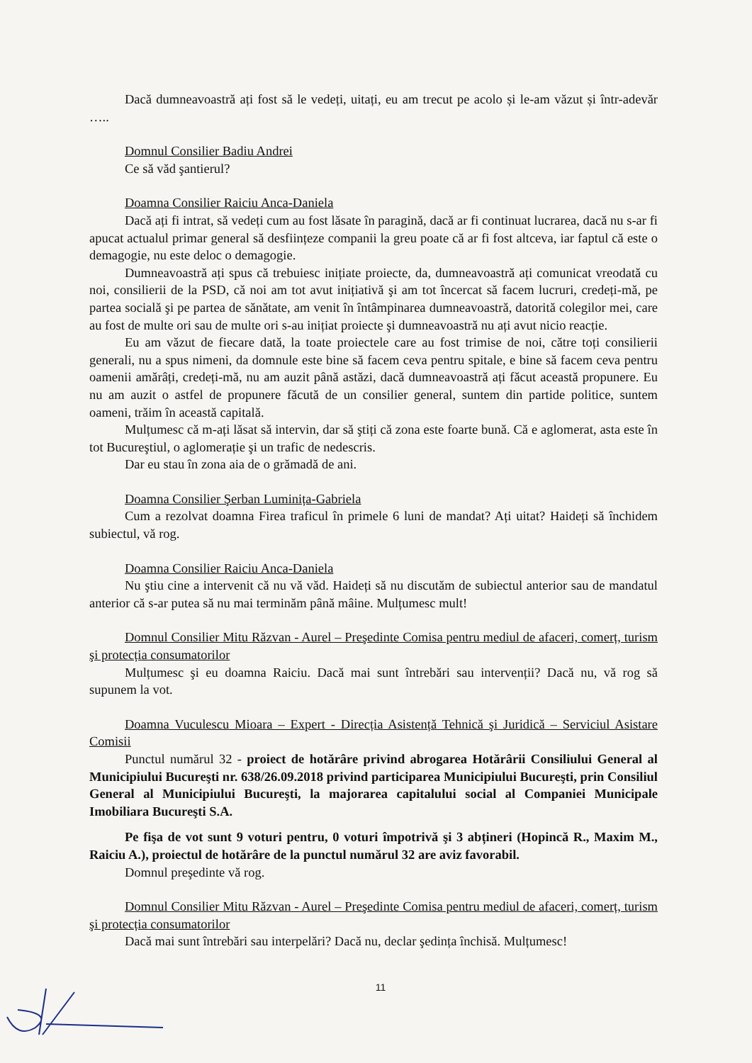Dacă dumneavoastră ați fost să le vedeți, uitați, eu am trecut pe acolo și le-am văzut și într-adevăr …..
Domnul Consilier Badiu Andrei
Ce să văd şantierul?
Doamna Consilier Raiciu Anca-Daniela
Dacă ați fi intrat, să vedeți cum au fost lăsate în paragină, dacă ar fi continuat lucrarea, dacă nu s-ar fi apucat actualul primar general să desființeze companii la greu poate că ar fi fost altceva, iar faptul că este o demagogie, nu este deloc o demagogie.
Dumneavoastră ați spus că trebuiesc inițiate proiecte, da, dumneavoastră ați comunicat vreodată cu noi, consilierii de la PSD, că noi am tot avut inițiativă şi am tot încercat să facem lucruri, credeți-mă, pe partea socială şi pe partea de sănătate, am venit în întâmpinarea dumneavoastră, datorită colegilor mei, care au fost de multe ori sau de multe ori s-au inițiat proiecte şi dumneavoastră nu ați avut nicio reacție.
Eu am văzut de fiecare dată, la toate proiectele care au fost trimise de noi, către toți consilierii generali, nu a spus nimeni, da domnule este bine să facem ceva pentru spitale, e bine să facem ceva pentru oamenii amărâți, credeți-mă, nu am auzit până astăzi, dacă dumneavoastră ați făcut această propunere. Eu nu am auzit o astfel de propunere făcută de un consilier general, suntem din partide politice, suntem oameni, trăim în această capitală.
Mulțumesc că m-ați lăsat să intervin, dar să ştiți că zona este foarte bună. Că e aglomerat, asta este în tot Bucureştiul, o aglomerație şi un trafic de nedescris.
Dar eu stau în zona aia de o grămadă de ani.
Doamna Consilier Şerban Luminița-Gabriela
Cum a rezolvat doamna Firea traficul în primele 6 luni de mandat? Ați uitat? Haideți să închidem subiectul, vă rog.
Doamna Consilier Raiciu Anca-Daniela
Nu ştiu cine a intervenit că nu vă văd. Haideți să nu discutăm de subiectul anterior sau de mandatul anterior că s-ar putea să nu mai terminăm până mâine. Mulțumesc mult!
Domnul Consilier Mitu Răzvan - Aurel – Preşedinte Comisa pentru mediul de afaceri, comerț, turism şi protecția consumatorilor
Mulțumesc şi eu doamna Raiciu. Dacă mai sunt întrebări sau intervenții? Dacă nu, vă rog să supunem la vot.
Doamna Vuculescu Mioara – Expert - Direcția Asistență Tehnică şi Juridică – Serviciul Asistare Comisii
Punctul numărul 32 - proiect de hotărâre privind abrogarea Hotărârii Consiliului General al Municipiului Bucureşti nr. 638/26.09.2018 privind participarea Municipiului Bucureşti, prin Consiliul General al Municipiului Bucureşti, la majorarea capitalului social al Companiei Municipale Imobiliara Bucureşti S.A.
Pe fişa de vot sunt 9 voturi pentru, 0 voturi împotrivă şi 3 abțineri (Hopincă R., Maxim M., Raiciu A.), proiectul de hotărâre de la punctul numărul 32 are aviz favorabil.
Domnul preşedinte vă rog.
Domnul Consilier Mitu Răzvan - Aurel – Preşedinte Comisa pentru mediul de afaceri, comerț, turism şi protecția consumatorilor
Dacă mai sunt întrebări sau interpelări? Dacă nu, declar şedința închisă. Mulțumesc!
11